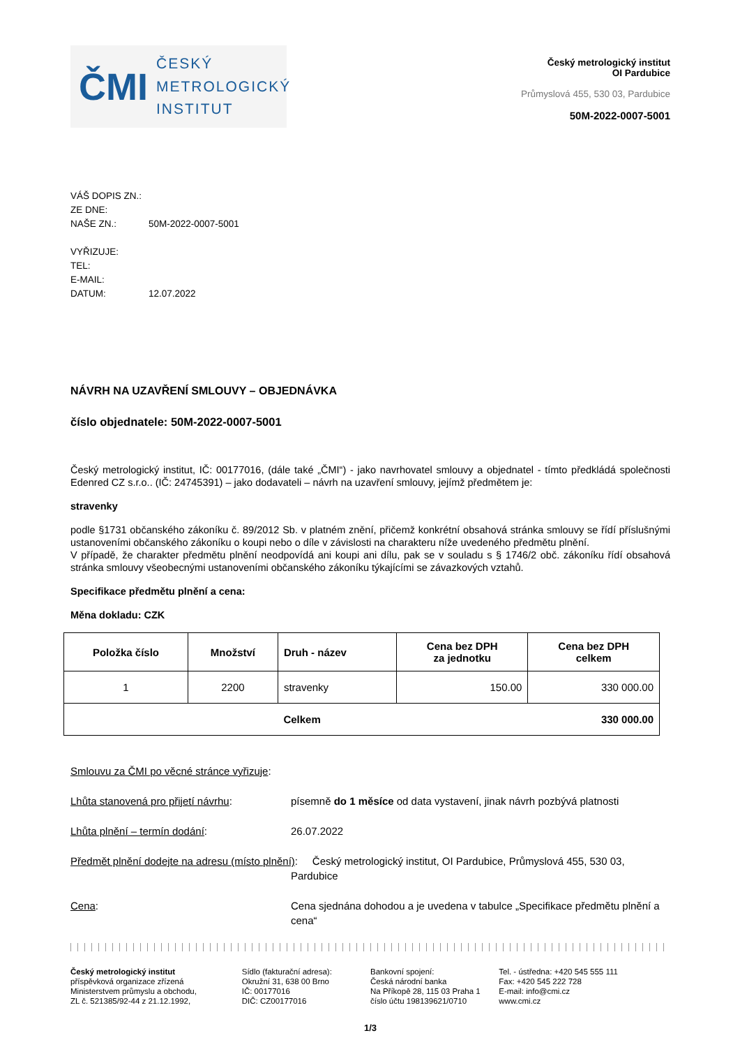ČMI
ČESKÝ
METROLOGICKÝ
INSTITUT
Český metrologický institut
OI Pardubice
Průmyslová 455, 530 03, Pardubice
50M-2022-0007-5001
VÁŠ DOPIS ZN.:
ZE DNE:
NAŠE ZN.: 50M-2022-0007-5001
VYŘIZUJE:
TEL:
E-MAIL:
DATUM: 12.07.2022
NÁVRH NA UZAVŘENÍ SMLOUVY – OBJEDNÁVKA
číslo objednatele: 50M-2022-0007-5001
Český metrologický institut, IČ: 00177016, (dále také „ČMI“) - jako navrhovatel smlouvy a objednatel - tímto předkládá společnosti Edenred CZ s.r.o.. (IČ: 24745391) – jako dodavateli – návrh na uzavření smlouvy, jejímž předmětem je:
stravenky
podle §1731 občanského zákoníku č. 89/2012 Sb. v platném znění, přičemž konkrétní obsahová stránka smlouvy se řídí příslušnými ustanoveními občanského zákoníku o koupi nebo o díle v závislosti na charakteru níže uvedeného předmětu plnění.
V případě, že charakter předmětu plnění neodpovídá ani koupi ani dílu, pak se v souladu s § 1746/2 obč. zákoníku řídí obsahová stránka smlouvy všeobecnými ustanoveními občanského zákoníku týkajícími se závazkových vztahů.
Specifikace předmětu plnění a cena:
Měna dokladu: CZK
| Položka číslo | Množství | Druh - název | Cena bez DPH za jednotku | Cena bez DPH celkem |
| --- | --- | --- | --- | --- |
| 1 | 2200 | stravenky | 150.00 | 330 000.00 |
| | | Celkem | 330 000.00 | |
Smlouvu za ČMI po věcné stránce vyřizuje:
Lhůta stanovená pro přijetí návrhu: písemně do 1 měsíce od data vystavení, jinak návrh pozbývá platnosti
Lhůta plnění – termín dodání: 26.07.2022
Předmět plnění dodejte na adresu (místo plnění): Český metrologický institut, OI Pardubice, Průmyslová 455, 530 03,
Pardubice
Cena: Cena sjednána dohodou a je uvedena v tabulce „Specifikace předmětu plnění a cena“
Český metrologický institut
příspěvková organizace zřízená
Ministerstvem průmyslu a obchodu,
ZL č. 521385/92-44 z 21.12.1992,
Sídlo (fakturační adresa):
Okružní 31, 638 00 Brno
IČ: 00177016
DIČ: CZ00177016
Bankovní spojení:
Česká národní banka
Na Příkopě 28, 115 03 Praha 1
číslo účtu 198139621/0710
Tel. - ústředna: +420 545 555 111
Fax: +420 545 222 728
E-mail: info@cmi.cz
www.cmi.cz
1/3